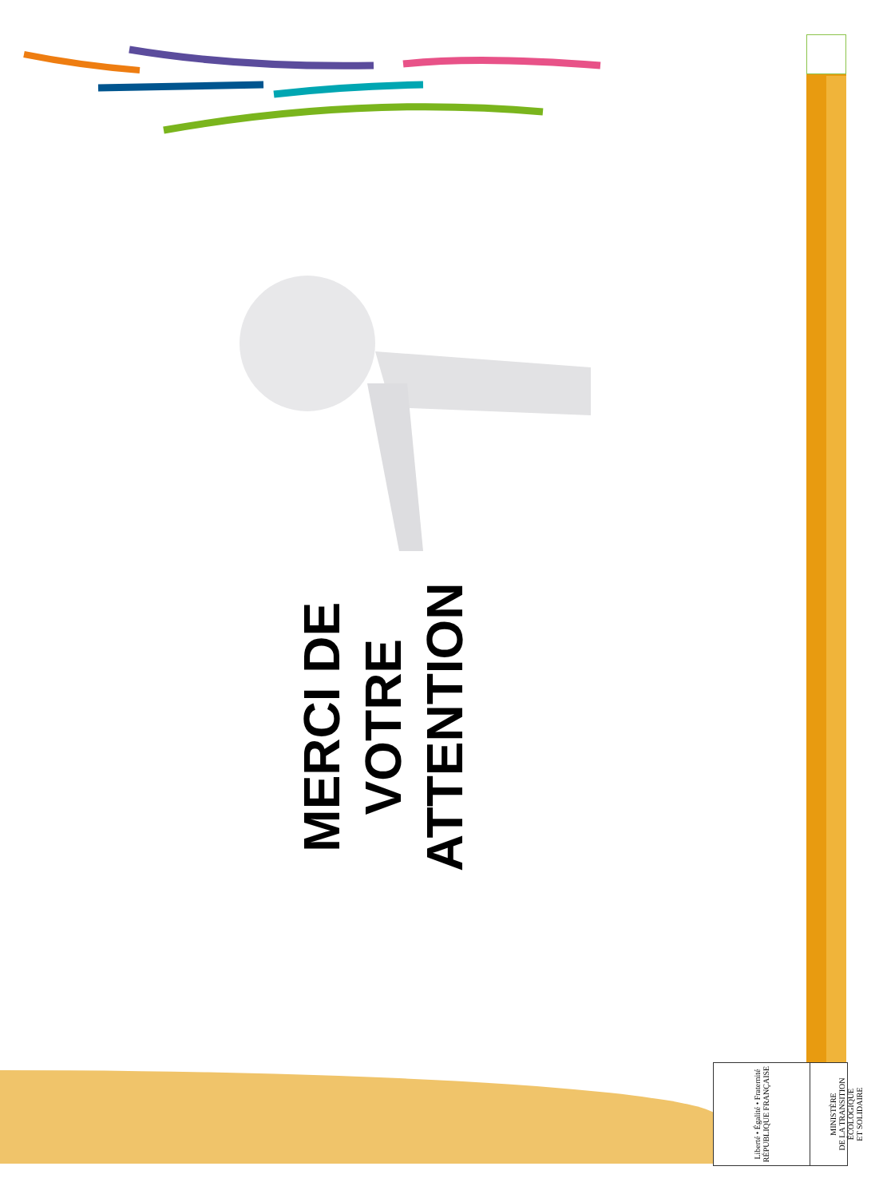MERCI DE
VOTRE
ATTENTION
Liberté • Égalité • Fraternité
RÉPUBLIQUE FRANÇAISE
MINISTÈRE
DE LA TRANSITION
ÉCOLOGIQUE
ET SOLIDAIRE